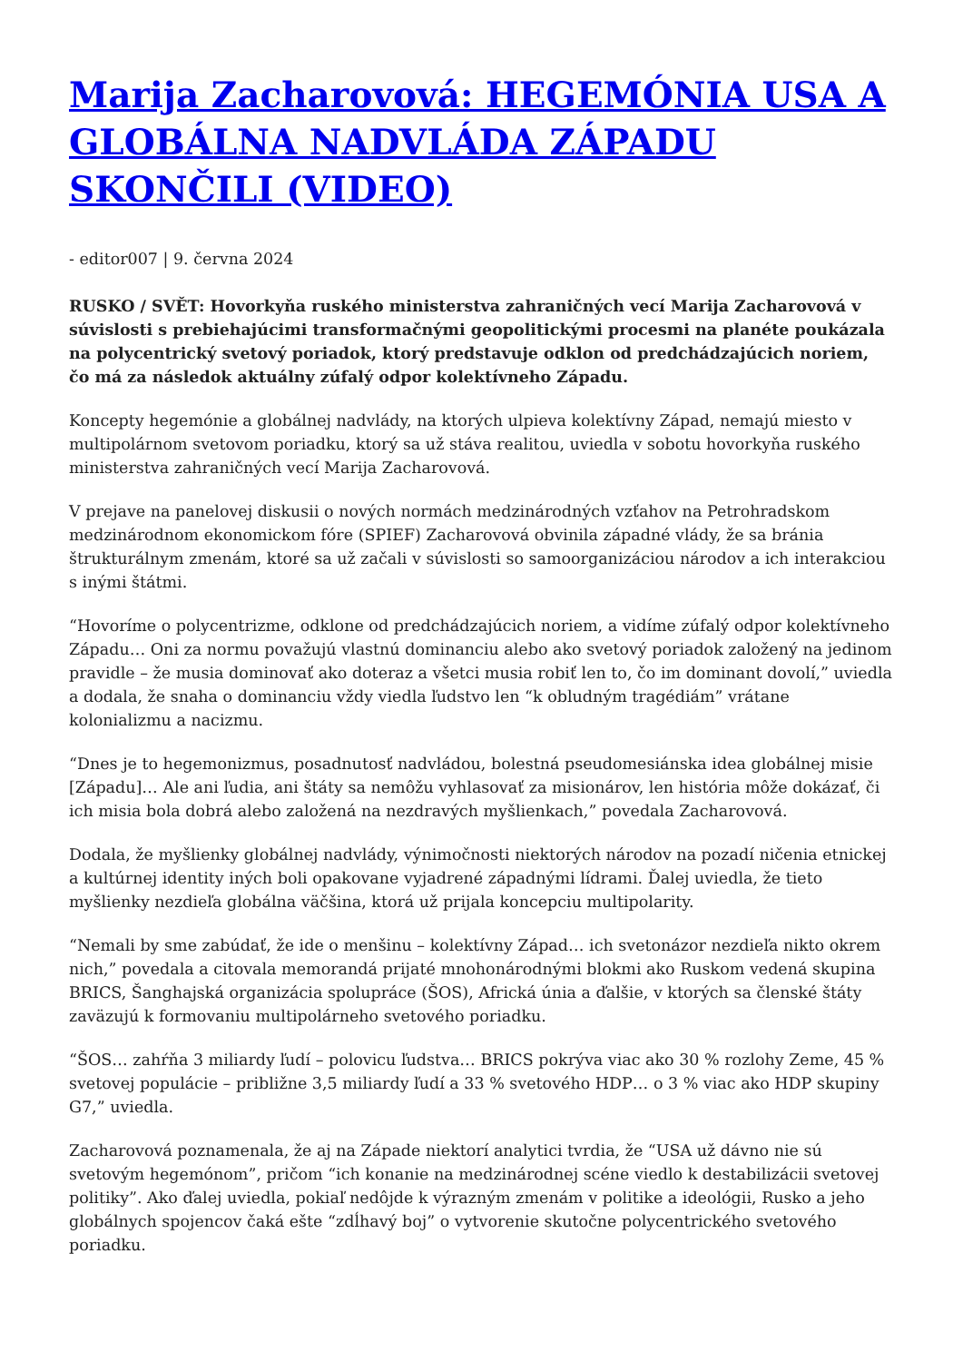Marija Zacharovová: HEGEMÓNIA USA A GLOBÁLNA NADVLÁDA ZÁPADU SKONČILI (VIDEO)
- editor007 | 9. června 2024
RUSKO / SVĚT: Hovorkyňa ruského ministerstva zahraničných vecí Marija Zacharovová v súvislosti s prebiehajúcimi transformačnými geopolitickými procesmi na planéte poukázala na polycentrický svetový poriadok, ktorý predstavuje odklon od predchádzajúcich noriem, čo má za následok aktuálny zúfalý odpor kolektívneho Západu.
Koncepty hegemónie a globálnej nadvlády, na ktorých ulpieva kolektívny Západ, nemajú miesto v multipolárnom svetovom poriadku, ktorý sa už stáva realitou, uviedla v sobotu hovorkyňa ruského ministerstva zahraničných vecí Marija Zacharovová.
V prejave na panelovej diskusii o nových normách medzinárodných vzťahov na Petrohradskom medzinárodnom ekonomickom fóre (SPIEF) Zacharovová obvinila západné vlády, že sa bránia štrukturálnym zmenám, ktoré sa už začali v súvislosti so samoorganizáciou národov a ich interakciou s inými štátmi.
“Hovoríme o polycentrizme, odklone od predchádzajúcich noriem, a vidíme zúfalý odpor kolektívneho Západu… Oni za normu považujú vlastnú dominanciu alebo ako svetový poriadok založený na jedinom pravidle – že musia dominovať ako doteraz a všetci musia robiť len to, čo im dominant dovolí,” uviedla a dodala, že snaha o dominanciu vždy viedla ľudstvo len “k obludným tragédiám” vrátane kolonializmu a nacizmu.
“Dnes je to hegemonizmus, posadnutosť nadvládou, bolestná pseudomesiánska idea globálnej misie [Západu]… Ale ani ľudia, ani štáty sa nemôžu vyhlasovať za misionárov, len história môže dokázať, či ich misia bola dobrá alebo založená na nezdravých myšlienkach,” povedala Zacharovová.
Dodala, že myšlienky globálnej nadvlády, výnimočnosti niektorých národov na pozadí ničenia etnickej a kultúrnej identity iných boli opakovane vyjadrené západnými lídrami. Ďalej uviedla, že tieto myšlienky nezdieľa globálna väčšina, ktorá už prijala koncepciu multipolarity.
“Nemali by sme zabúdať, že ide o menšinu – kolektívny Západ… ich svetonázor nezdieľa nikto okrem nich,” povedala a citovala memorandá prijaté mnohonárodnými blokmi ako Ruskom vedená skupina BRICS, Šanghajská organizácia spolupráce (ŠOS), Africká únia a ďalšie, v ktorých sa členské štáty zaväzujú k formovaniu multipolárneho svetového poriadku.
“ŠOS… zahŕňa 3 miliardy ľudí – polovicu ľudstva… BRICS pokrýva viac ako 30 % rozlohy Zeme, 45 % svetovej populácie – približne 3,5 miliardy ľudí a 33 % svetového HDP… o 3 % viac ako HDP skupiny G7,” uviedla.
Zacharovová poznamenala, že aj na Západe niektorí analytici tvrdia, že “USA už dávno nie sú svetovým hegemónom”, pričom “ich konanie na medzinárodnej scéne viedlo k destabilizácii svetovej politiky”. Ako ďalej uviedla, pokiaľ nedôjde k výrazným zmenám v politike a ideológii, Rusko a jeho globálnych spojencov čaká ešte “zdĺhavý boj” o vytvorenie skutočne polycentrického svetového poriadku.